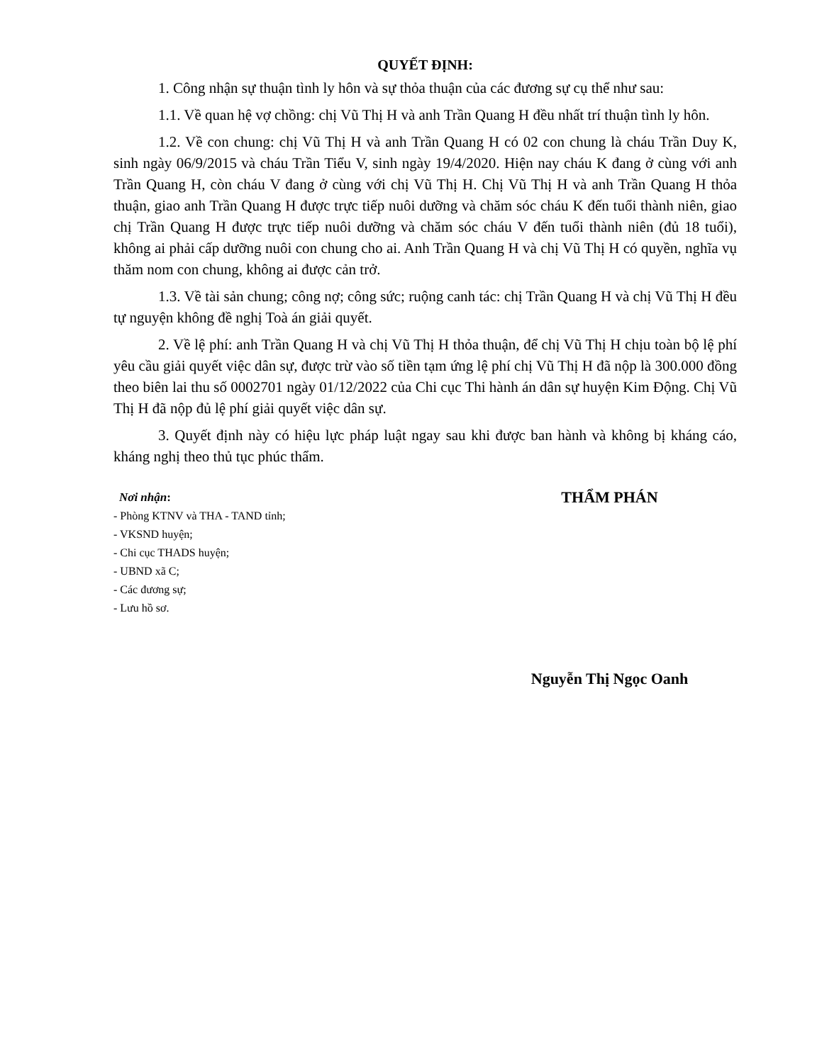QUYẾT ĐỊNH:
1. Công nhận sự thuận tình ly hôn và sự thỏa thuận của các đương sự cụ thể như sau:
1.1. Về quan hệ vợ chồng: chị Vũ Thị H và anh Trần Quang H đều nhất trí thuận tình ly hôn.
1.2. Về con chung: chị Vũ Thị H và anh Trần Quang H có 02 con chung là cháu Trần Duy K, sinh ngày 06/9/2015 và cháu Trần Tiểu V, sinh ngày 19/4/2020. Hiện nay cháu K đang ở cùng với anh Trần Quang H, còn cháu V đang ở cùng với chị Vũ Thị H. Chị Vũ Thị H và anh Trần Quang H thỏa thuận, giao anh Trần Quang H được trực tiếp nuôi dưỡng và chăm sóc cháu K đến tuổi thành niên, giao chị Trần Quang H được trực tiếp nuôi dưỡng và chăm sóc cháu V đến tuổi thành niên (đủ 18 tuổi), không ai phải cấp dưỡng nuôi con chung cho ai. Anh Trần Quang H và chị Vũ Thị H có quyền, nghĩa vụ thăm nom con chung, không ai được cản trở.
1.3. Về tài sản chung; công nợ; công sức; ruộng canh tác: chị Trần Quang H và chị Vũ Thị H đều tự nguyện không đề nghị Toà án giải quyết.
2. Về lệ phí: anh Trần Quang H và chị Vũ Thị H thỏa thuận, để chị Vũ Thị H chịu toàn bộ lệ phí yêu cầu giải quyết việc dân sự, được trừ vào số tiền tạm ứng lệ phí chị Vũ Thị H đã nộp là 300.000 đồng theo biên lai thu số 0002701 ngày 01/12/2022 của Chi cục Thi hành án dân sự huyện Kim Động. Chị Vũ Thị H đã nộp đủ lệ phí giải quyết việc dân sự.
3. Quyết định này có hiệu lực pháp luật ngay sau khi được ban hành và không bị kháng cáo, kháng nghị theo thủ tục phúc thẩm.
Nơi nhận:
- Phòng KTNV và THA - TAND tỉnh;
- VKSND huyện;
- Chi cục THADS huyện;
- UBND xã C;
- Các đương sự;
- Lưu hồ sơ.
THẨM PHÁN
Nguyễn Thị Ngọc Oanh